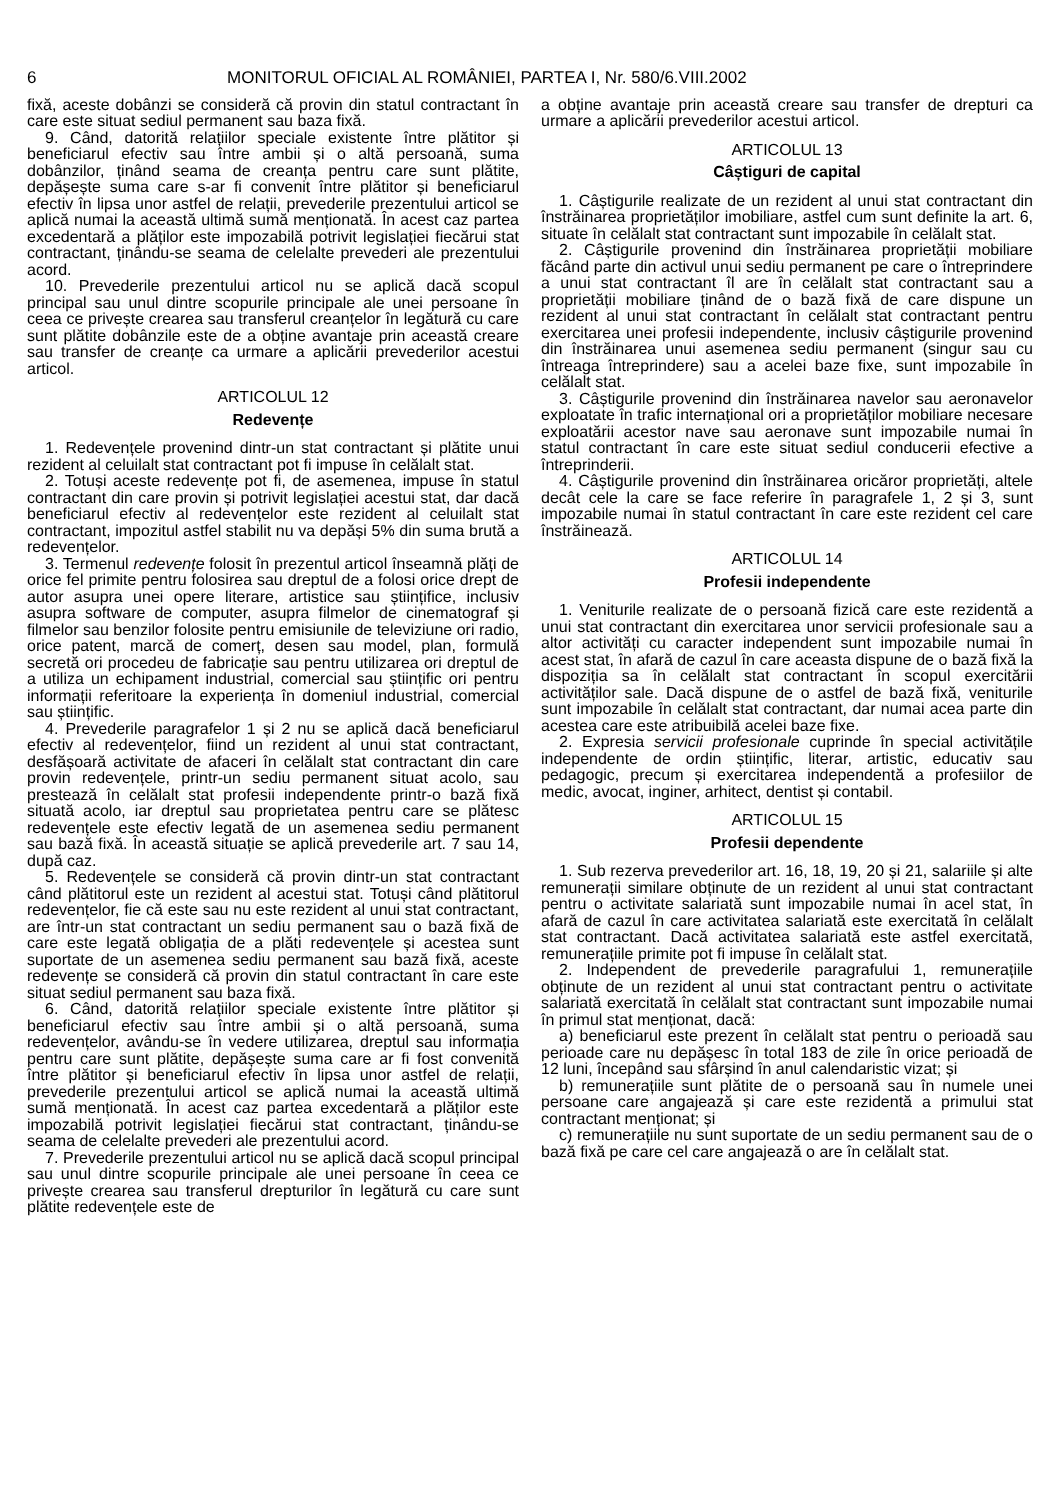6 MONITORUL OFICIAL AL ROMÂNIEI, PARTEA I, Nr. 580/6.VIII.2002
fixă, aceste dobânzi se consideră că provin din statul contractant în care este situat sediul permanent sau baza fixă.
9. Când, datorită relațiilor speciale existente între plătitor și beneficiarul efectiv sau între ambii și o altă persoană, suma dobânzilor, ținând seama de creanța pentru care sunt plătite, depășește suma care s-ar fi convenit între plătitor și beneficiarul efectiv în lipsa unor astfel de relații, prevederile prezentului articol se aplică numai la această ultimă sumă menționată. În acest caz partea excedentară a plăților este impozabilă potrivit legislației fiecărui stat contractant, ținându-se seama de celelalte prevederi ale prezentului acord.
10. Prevederile prezentului articol nu se aplică dacă scopul principal sau unul dintre scopurile principale ale unei persoane în ceea ce privește crearea sau transferul creanțelor în legătură cu care sunt plătite dobânzile este de a obține avantaje prin această creare sau transfer de creanțe ca urmare a aplicării prevederilor acestui articol.
ARTICOLUL 12
Redevențe
1. Redevențele provenind dintr-un stat contractant și plătite unui rezident al celuilalt stat contractant pot fi impuse în celălalt stat.
2. Totuși aceste redevențe pot fi, de asemenea, impuse în statul contractant din care provin și potrivit legislației acestui stat, dar dacă beneficiarul efectiv al redevențelor este rezident al celuilalt stat contractant, impozitul astfel stabilit nu va depăși 5% din suma brută a redevențelor.
3. Termenul redevențe folosit în prezentul articol înseamnă plăți de orice fel primite pentru folosirea sau dreptul de a folosi orice drept de autor asupra unei opere literare, artistice sau științifice, inclusiv asupra software de computer, asupra filmelor de cinematograf și filmelor sau benzilor folosite pentru emisiunile de televiziune ori radio, orice patent, marcă de comerț, desen sau model, plan, formulă secretă ori procedeu de fabricație sau pentru utilizarea ori dreptul de a utiliza un echipament industrial, comercial sau științific ori pentru informații referitoare la experiența în domeniul industrial, comercial sau științific.
4. Prevederile paragrafelor 1 și 2 nu se aplică dacă beneficiarul efectiv al redevențelor, fiind un rezident al unui stat contractant, desfășoară activitate de afaceri în celălalt stat contractant din care provin redevențele, printr-un sediu permanent situat acolo, sau prestează în celălalt stat profesii independente printr-o bază fixă situată acolo, iar dreptul sau proprietatea pentru care se plătesc redevențele este efectiv legată de un asemenea sediu permanent sau bază fixă. În această situație se aplică prevederile art. 7 sau 14, după caz.
5. Redevențele se consideră că provin dintr-un stat contractant când plătitorul este un rezident al acestui stat. Totuși când plătitorul redevențelor, fie că este sau nu este rezident al unui stat contractant, are într-un stat contractant un sediu permanent sau o bază fixă de care este legată obligația de a plăti redevențele și acestea sunt suportate de un asemenea sediu permanent sau bază fixă, aceste redevențe se consideră că provin din statul contractant în care este situat sediul permanent sau baza fixă.
6. Când, datorită relațiilor speciale existente între plătitor și beneficiarul efectiv sau între ambii și o altă persoană, suma redevențelor, avându-se în vedere utilizarea, dreptul sau informația pentru care sunt plătite, depășește suma care ar fi fost convenită între plătitor și beneficiarul efectiv în lipsa unor astfel de relații, prevederile prezentului articol se aplică numai la această ultimă sumă menționată. În acest caz partea excedentară a plăților este impozabilă potrivit legislației fiecărui stat contractant, ținându-se seama de celelalte prevederi ale prezentului acord.
7. Prevederile prezentului articol nu se aplică dacă scopul principal sau unul dintre scopurile principale ale unei persoane în ceea ce privește crearea sau transferul drepturilor în legătură cu care sunt plătite redevențele este de
a obține avantaje prin această creare sau transfer de drepturi ca urmare a aplicării prevederilor acestui articol.
ARTICOLUL 13
Câștiguri de capital
1. Câștigurile realizate de un rezident al unui stat contractant din înstrăinarea proprietăților imobiliare, astfel cum sunt definite la art. 6, situate în celălalt stat contractant sunt impozabile în celălalt stat.
2. Câștigurile provenind din înstrăinarea proprietății mobiliare făcând parte din activul unui sediu permanent pe care o întreprindere a unui stat contractant îl are în celălalt stat contractant sau a proprietății mobiliare ținând de o bază fixă de care dispune un rezident al unui stat contractant în celălalt stat contractant pentru exercitarea unei profesii independente, inclusiv câștigurile provenind din înstrăinarea unui asemenea sediu permanent (singur sau cu întreaga întreprindere) sau a acelei baze fixe, sunt impozabile în celălalt stat.
3. Câștigurile provenind din înstrăinarea navelor sau aeronavelor exploatate în trafic internațional ori a proprietăților mobiliare necesare exploatării acestor nave sau aeronave sunt impozabile numai în statul contractant în care este situat sediul conducerii efective a întreprinderii.
4. Câștigurile provenind din înstrăinarea oricăror proprietăți, altele decât cele la care se face referire în paragrafele 1, 2 și 3, sunt impozabile numai în statul contractant în care este rezident cel care înstrăinează.
ARTICOLUL 14
Profesii independente
1. Veniturile realizate de o persoană fizică care este rezidentă a unui stat contractant din exercitarea unor servicii profesionale sau a altor activități cu caracter independent sunt impozabile numai în acest stat, în afară de cazul în care aceasta dispune de o bază fixă la dispoziția sa în celălalt stat contractant în scopul exercitării activităților sale. Dacă dispune de o astfel de bază fixă, veniturile sunt impozabile în celălalt stat contractant, dar numai acea parte din acestea care este atribuibilă acelei baze fixe.
2. Expresia servicii profesionale cuprinde în special activitățile independente de ordin științific, literar, artistic, educativ sau pedagogic, precum și exercitarea independentă a profesiilor de medic, avocat, inginer, arhitect, dentist și contabil.
ARTICOLUL 15
Profesii dependente
1. Sub rezerva prevederilor art. 16, 18, 19, 20 și 21, salariile și alte remunerații similare obținute de un rezident al unui stat contractant pentru o activitate salariată sunt impozabile numai în acel stat, în afară de cazul în care activitatea salariată este exercitată în celălalt stat contractant. Dacă activitatea salariată este astfel exercitată, remunerațiile primite pot fi impuse în celălalt stat.
2. Independent de prevederile paragrafului 1, remunerațiile obținute de un rezident al unui stat contractant pentru o activitate salariată exercitată în celălalt stat contractant sunt impozabile numai în primul stat menționat, dacă:
a) beneficiarul este prezent în celălalt stat pentru o perioadă sau perioade care nu depășesc în total 183 de zile în orice perioadă de 12 luni, începând sau sfârșind în anul calendaristic vizat; și
b) remunerațiile sunt plătite de o persoană sau în numele unei persoane care angajează și care este rezidentă a primului stat contractant menționat; și
c) remunerațiile nu sunt suportate de un sediu permanent sau de o bază fixă pe care cel care angajează o are în celălalt stat.